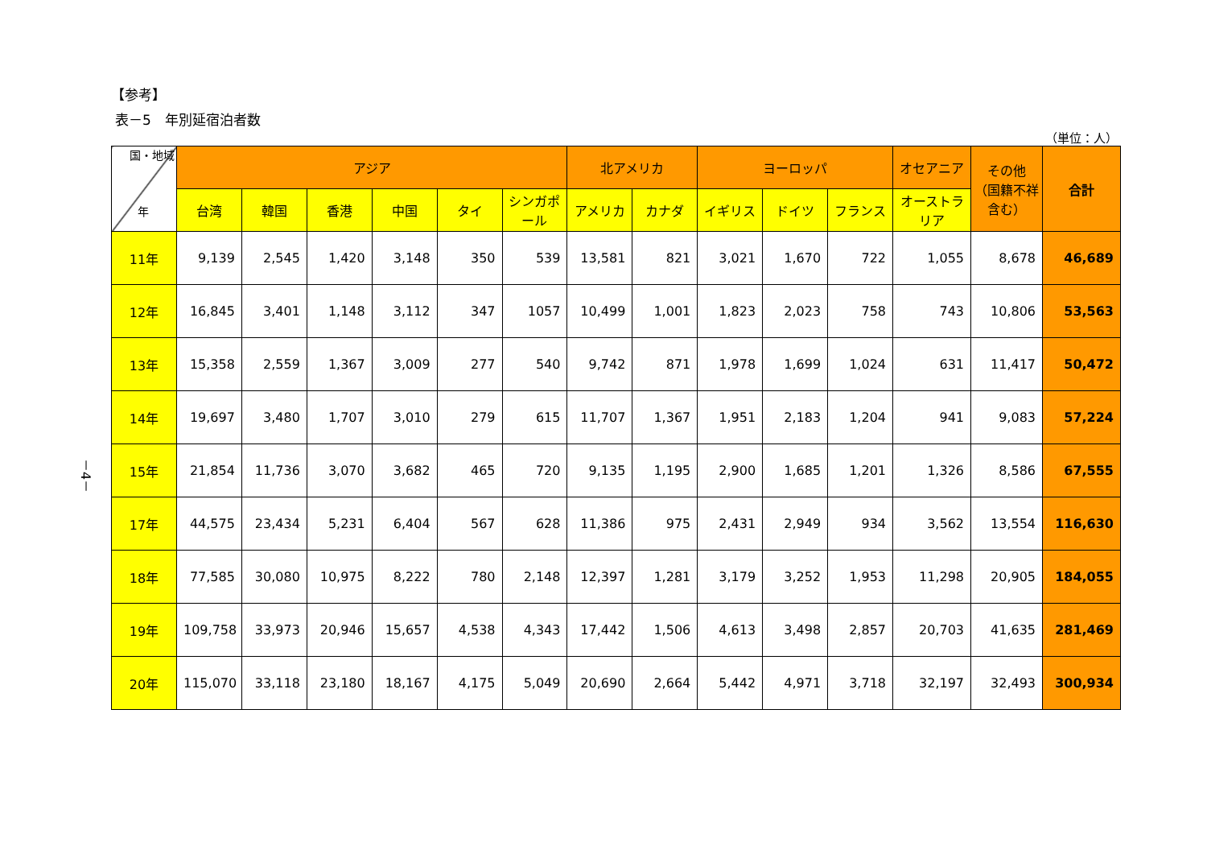－4－
【参考】
表－5　年別延宿泊者数
（単位：人）
| 国・地域 年 | アジア | | | | | | 北アメリカ | | ヨーロッパ | | | オセアニア | その他 （国籍不祥含む） | 合計 |
| --- | --- | --- | --- | --- | --- | --- | --- | --- | --- | --- | --- | --- | --- | --- |
| | 台湾 | 韓国 | 香港 | 中国 | タイ | シンガポール | アメリカ | カナダ | イギリス | ドイツ | フランス | オーストラリア | | |
| 11年 | 9,139 | 2,545 | 1,420 | 3,148 | 350 | 539 | 13,581 | 821 | 3,021 | 1,670 | 722 | 1,055 | 8,678 | 46,689 |
| 12年 | 16,845 | 3,401 | 1,148 | 3,112 | 347 | 1057 | 10,499 | 1,001 | 1,823 | 2,023 | 758 | 743 | 10,806 | 53,563 |
| 13年 | 15,358 | 2,559 | 1,367 | 3,009 | 277 | 540 | 9,742 | 871 | 1,978 | 1,699 | 1,024 | 631 | 11,417 | 50,472 |
| 14年 | 19,697 | 3,480 | 1,707 | 3,010 | 279 | 615 | 11,707 | 1,367 | 1,951 | 2,183 | 1,204 | 941 | 9,083 | 57,224 |
| 15年 | 21,854 | 11,736 | 3,070 | 3,682 | 465 | 720 | 9,135 | 1,195 | 2,900 | 1,685 | 1,201 | 1,326 | 8,586 | 67,555 |
| 17年 | 44,575 | 23,434 | 5,231 | 6,404 | 567 | 628 | 11,386 | 975 | 2,431 | 2,949 | 934 | 3,562 | 13,554 | 116,630 |
| 18年 | 77,585 | 30,080 | 10,975 | 8,222 | 780 | 2,148 | 12,397 | 1,281 | 3,179 | 3,252 | 1,953 | 11,298 | 20,905 | 184,055 |
| 19年 | 109,758 | 33,973 | 20,946 | 15,657 | 4,538 | 4,343 | 17,442 | 1,506 | 4,613 | 3,498 | 2,857 | 20,703 | 41,635 | 281,469 |
| 20年 | 115,070 | 33,118 | 23,180 | 18,167 | 4,175 | 5,049 | 20,690 | 2,664 | 5,442 | 4,971 | 3,718 | 32,197 | 32,493 | 300,934 |